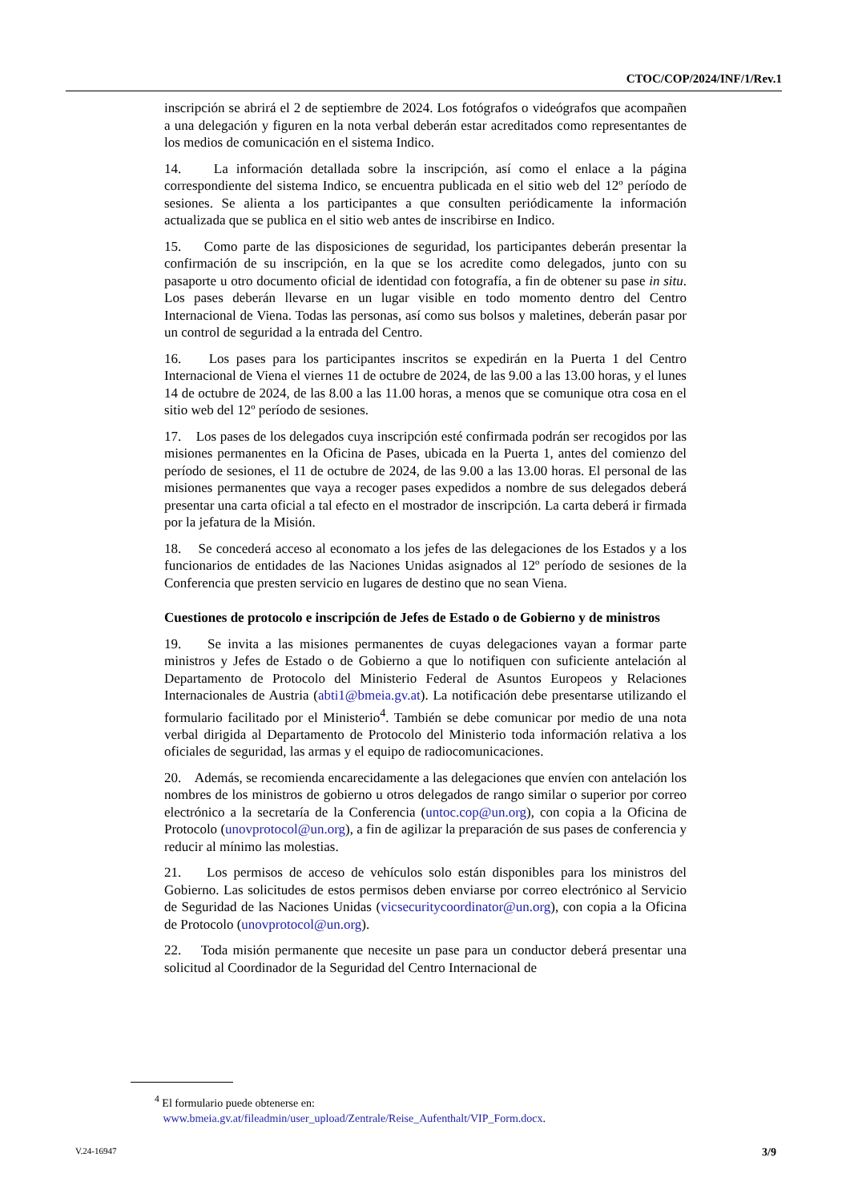CTOC/COP/2024/INF/1/Rev.1
inscripción se abrirá el 2 de septiembre de 2024. Los fotógrafos o videógrafos que acompañen a una delegación y figuren en la nota verbal deberán estar acreditados como representantes de los medios de comunicación en el sistema Indico.
14. La información detallada sobre la inscripción, así como el enlace a la página correspondiente del sistema Indico, se encuentra publicada en el sitio web del 12º período de sesiones. Se alienta a los participantes a que consulten periódicamente la información actualizada que se publica en el sitio web antes de inscribirse en Indico.
15. Como parte de las disposiciones de seguridad, los participantes deberán presentar la confirmación de su inscripción, en la que se los acredite como delegados, junto con su pasaporte u otro documento oficial de identidad con fotografía, a fin de obtener su pase in situ. Los pases deberán llevarse en un lugar visible en todo momento dentro del Centro Internacional de Viena. Todas las personas, así como sus bolsos y maletines, deberán pasar por un control de seguridad a la entrada del Centro.
16. Los pases para los participantes inscritos se expedirán en la Puerta 1 del Centro Internacional de Viena el viernes 11 de octubre de 2024, de las 9.00 a las 13.00 horas, y el lunes 14 de octubre de 2024, de las 8.00 a las 11.00 horas, a menos que se comunique otra cosa en el sitio web del 12º período de sesiones.
17. Los pases de los delegados cuya inscripción esté confirmada podrán ser recogidos por las misiones permanentes en la Oficina de Pases, ubicada en la Puerta 1, antes del comienzo del período de sesiones, el 11 de octubre de 2024, de las 9.00 a las 13.00 horas. El personal de las misiones permanentes que vaya a recoger pases expedidos a nombre de sus delegados deberá presentar una carta oficial a tal efecto en el mostrador de inscripción. La carta deberá ir firmada por la jefatura de la Misión.
18. Se concederá acceso al economato a los jefes de las delegaciones de los Estados y a los funcionarios de entidades de las Naciones Unidas asignados al 12º período de sesiones de la Conferencia que presten servicio en lugares de destino que no sean Viena.
Cuestiones de protocolo e inscripción de Jefes de Estado o de Gobierno y de ministros
19. Se invita a las misiones permanentes de cuyas delegaciones vayan a formar parte ministros y Jefes de Estado o de Gobierno a que lo notifiquen con suficiente antelación al Departamento de Protocolo del Ministerio Federal de Asuntos Europeos y Relaciones Internacionales de Austria (abti1@bmeia.gv.at). La notificación debe presentarse utilizando el formulario facilitado por el Ministerio<sup>4</sup>. También se debe comunicar por medio de una nota verbal dirigida al Departamento de Protocolo del Ministerio toda información relativa a los oficiales de seguridad, las armas y el equipo de radiocomunicaciones.
20. Además, se recomienda encarecidamente a las delegaciones que envíen con antelación los nombres de los ministros de gobierno u otros delegados de rango similar o superior por correo electrónico a la secretaría de la Conferencia (untoc.cop@un.org), con copia a la Oficina de Protocolo (unovprotocol@un.org), a fin de agilizar la preparación de sus pases de conferencia y reducir al mínimo las molestias.
21. Los permisos de acceso de vehículos solo están disponibles para los ministros del Gobierno. Las solicitudes de estos permisos deben enviarse por correo electrónico al Servicio de Seguridad de las Naciones Unidas (vicsecuritycoordinator@un.org), con copia a la Oficina de Protocolo (unovprotocol@un.org).
22. Toda misión permanente que necesite un pase para un conductor deberá presentar una solicitud al Coordinador de la Seguridad del Centro Internacional de
<sup>4</sup> El formulario puede obtenerse en:
www.bmeia.gv.at/fileadmin/user_upload/Zentrale/Reise_Aufenthalt/VIP_Form.docx.
V.24-16947 3/9